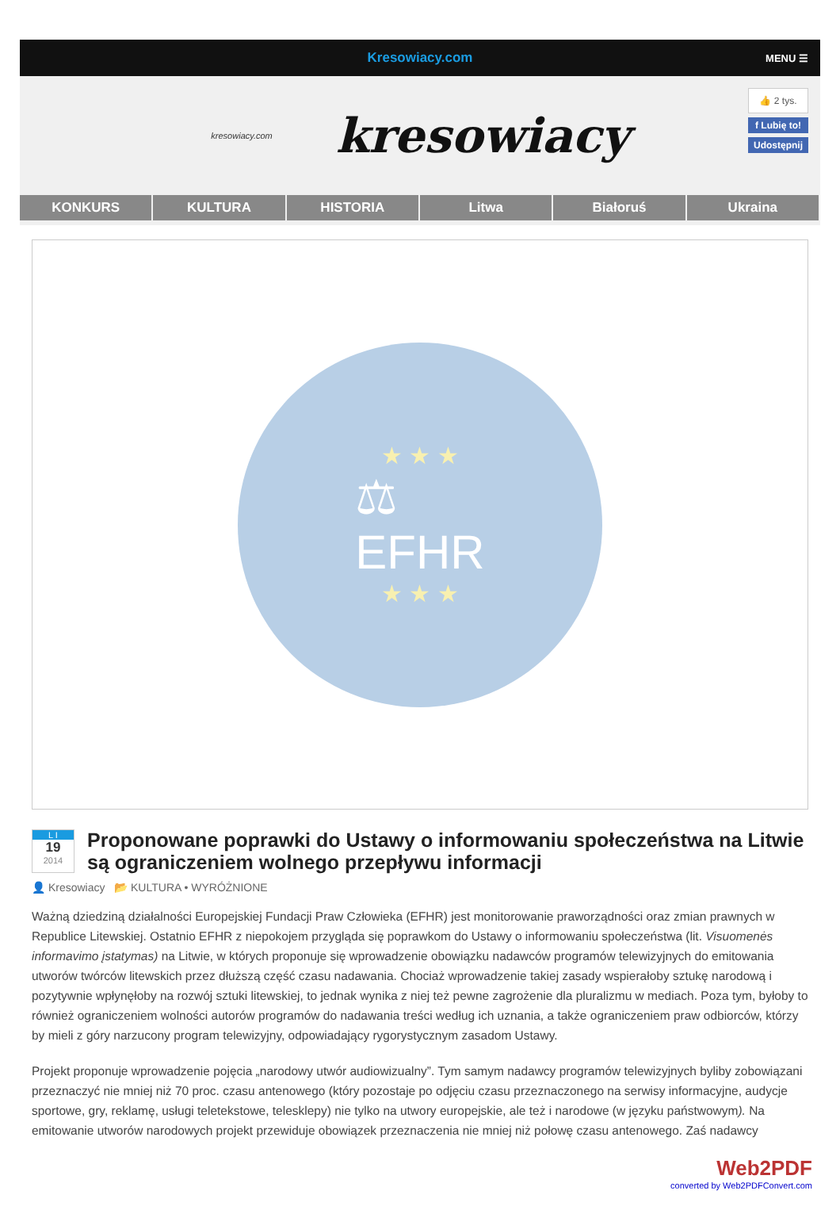Kresowiacy.com MENU ☰
kresowiacy.com
kresowiacy
👍 2 tys.
f Lubię to!
Udostępnij
KONKURS KULTURA HISTORIA Litwa Białoruś Ukraina
★ ★ ★
⚖
EFHR
★ ★ ★
L I
19
2014
Proponowane poprawki do Ustawy o informowaniu społeczeństwa na Litwie są ograniczeniem wolnego przepływu informacji
👤 Kresowiacy 📂 KULTURA • WYRÓŻNIONE
Ważną dziedziną działalności Europejskiej Fundacji Praw Człowieka (EFHR) jest monitorowanie praworządności oraz zmian prawnych w Republice Litewskiej. Ostatnio EFHR z niepokojem przygląda się poprawkom do Ustawy o informowaniu społeczeństwa (lit. Visuomenės informavimo įstatymas) na Litwie, w których proponuje się wprowadzenie obowiązku nadawców programów telewizyjnych do emitowania utworów twórców litewskich przez dłuższą część czasu nadawania. Chociaż wprowadzenie takiej zasady wspierałoby sztukę narodową i pozytywnie wpłynęłoby na rozwój sztuki litewskiej, to jednak wynika z niej też pewne zagrożenie dla pluralizmu w mediach. Poza tym, byłoby to również ograniczeniem wolności autorów programów do nadawania treści według ich uznania, a także ograniczeniem praw odbiorców, którzy by mieli z góry narzucony program telewizyjny, odpowiadający rygorystycznym zasadom Ustawy.
Projekt proponuje wprowadzenie pojęcia „narodowy utwór audiowizualny”. Tym samym nadawcy programów telewizyjnych byliby zobowiązani przeznaczyć nie mniej niż 70 proc. czasu antenowego (który pozostaje po odjęciu czasu przeznaczonego na serwisy informacyjne, audycje sportowe, gry, reklamę, usługi teletekstowe, telesklepy) nie tylko na utwory europejskie, ale też i narodowe (w języku państwowym). Na emitowanie utworów narodowych projekt przewiduje obowiązek przeznaczenia nie mniej niż połowę czasu antenowego. Zaś nadawcy
Web2PDF
converted by Web2PDFConvert.com